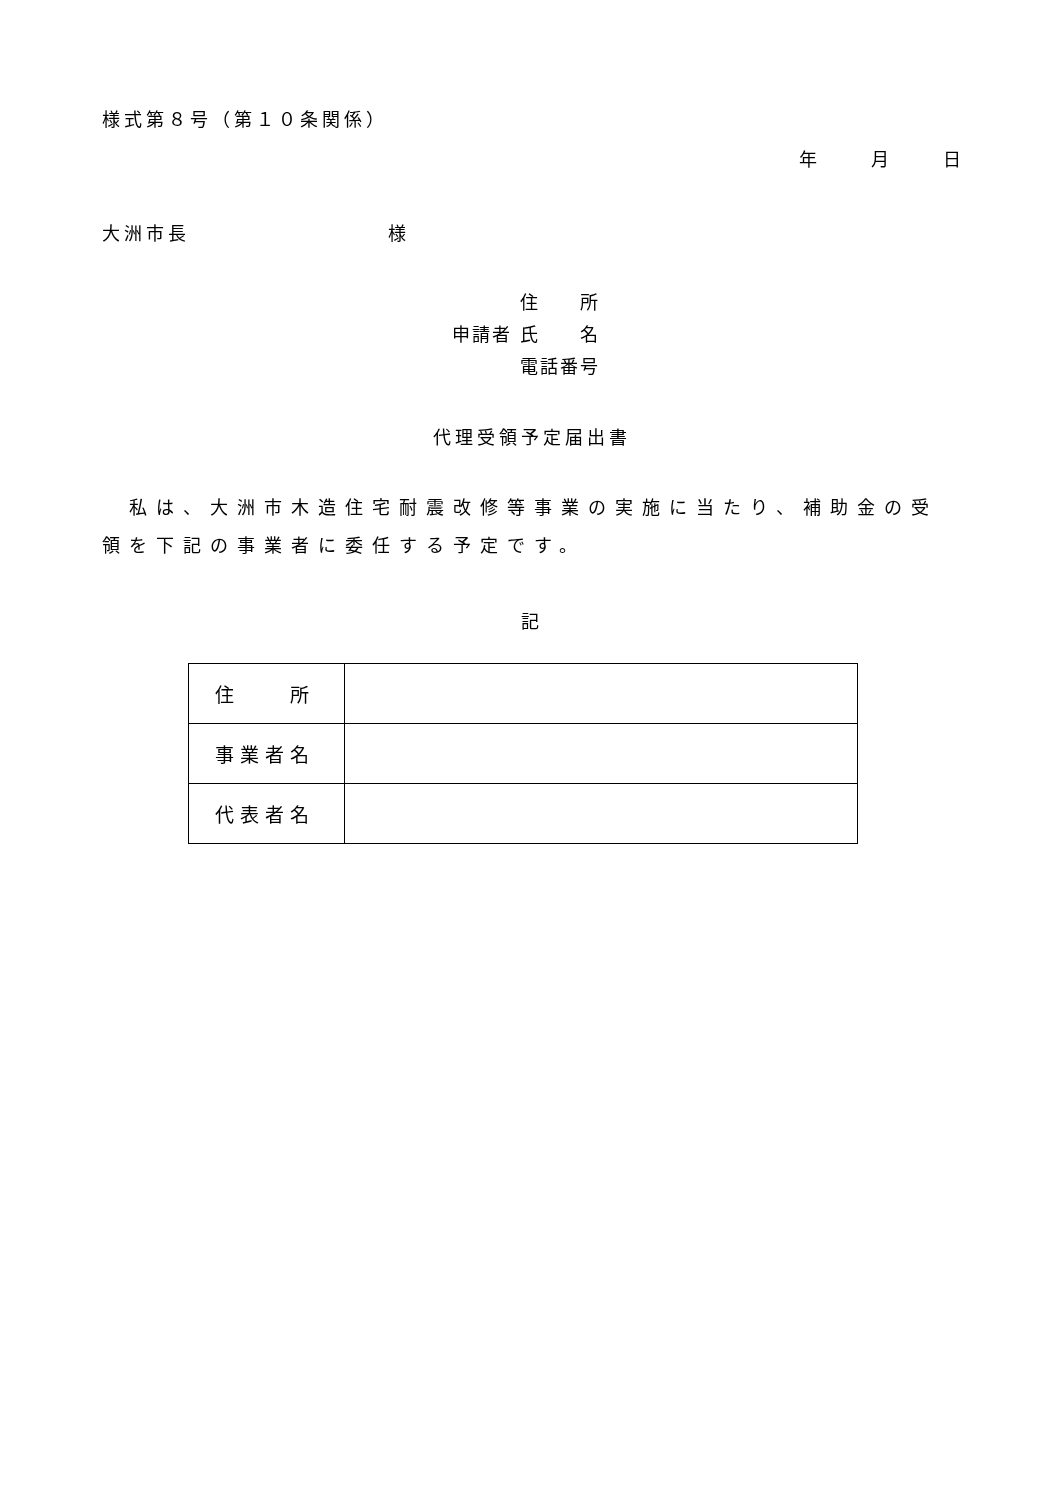様式第８号（第１０条関係）
年　　　月　　　日
大洲市長　　　　　　　　　様
　　　 住　　所
申請者 氏　　名
　　　 電話番号
代理受領予定届出書
　私は、大洲市木造住宅耐震改修等事業の実施に当たり、補助金の受領を下記の事業者に委任する予定です。
記
| 住 所 | |
| 事業者名 | |
| 代表者名 | |